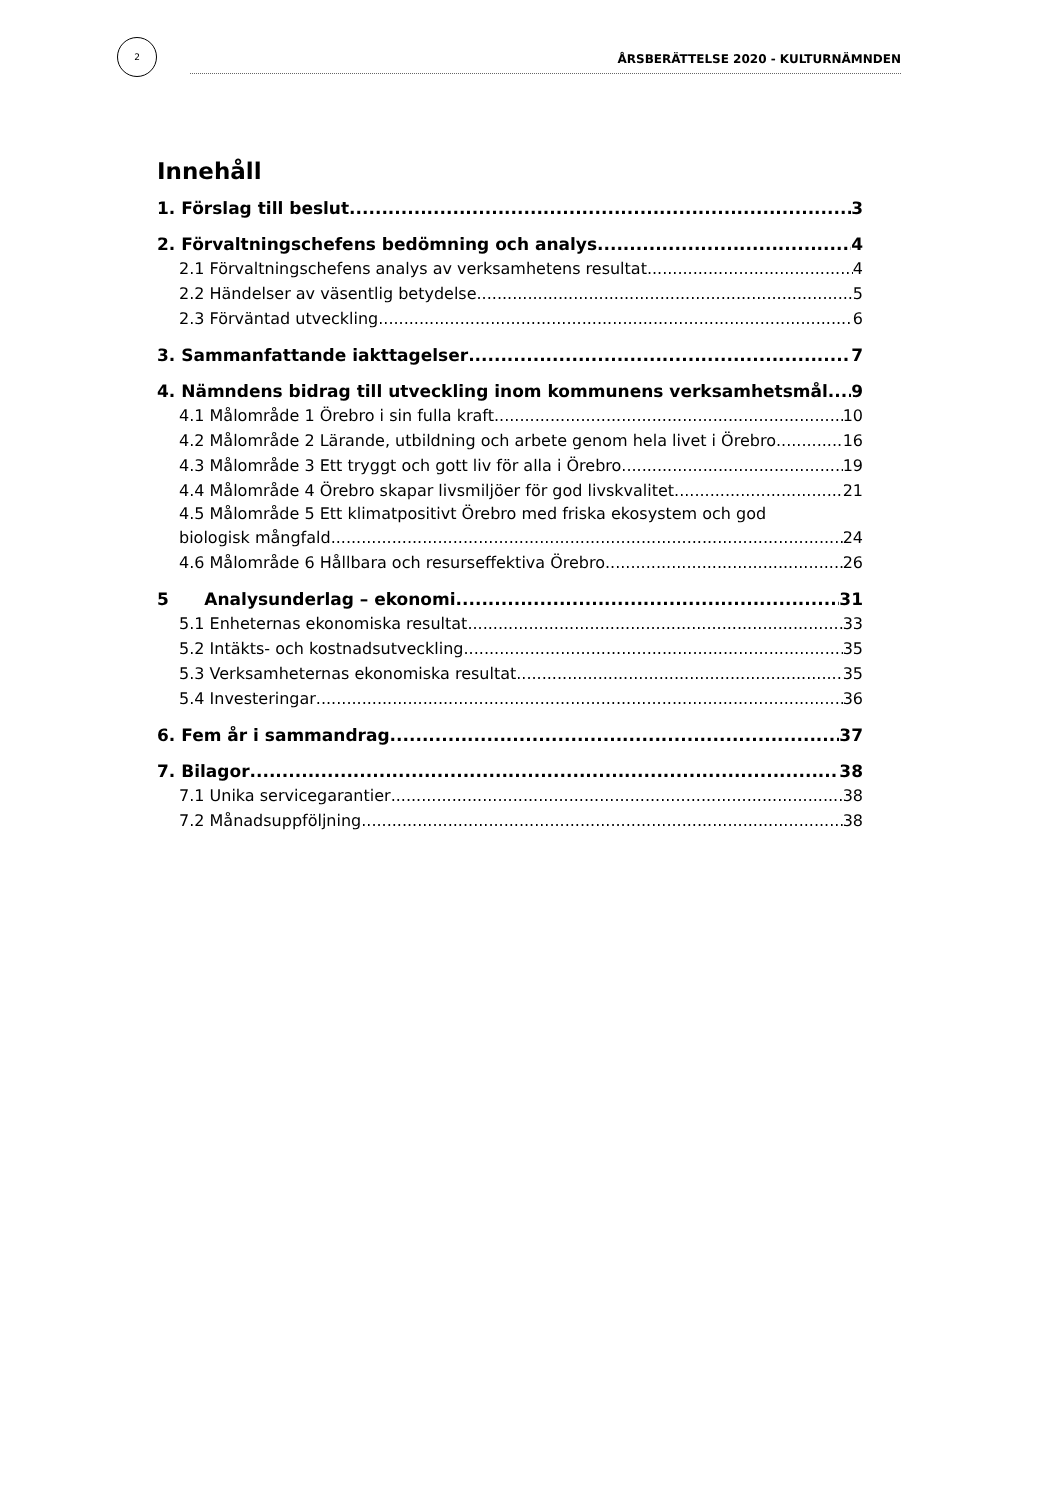2
ÅRSBERÄTTELSE 2020 - KULTURNÄMNDEN
Innehåll
1. Förslag till beslut 3
2. Förvaltningschefens bedömning och analys 4
2.1 Förvaltningschefens analys av verksamhetens resultat 4
2.2 Händelser av väsentlig betydelse 5
2.3 Förväntad utveckling 6
3. Sammanfattande iakttagelser 7
4. Nämndens bidrag till utveckling inom kommunens verksamhetsmål 9
4.1 Målområde 1 Örebro i sin fulla kraft 10
4.2 Målområde 2 Lärande, utbildning och arbete genom hela livet i Örebro 16
4.3 Målområde 3 Ett tryggt och gott liv för alla i Örebro 19
4.4 Målområde 4 Örebro skapar livsmiljöer för god livskvalitet 21
4.5 Målområde 5 Ett klimatpositivt Örebro med friska ekosystem och god
biologisk mångfald 24
4.6 Målområde 6 Hållbara och resurseffektiva Örebro 26
5 Analysunderlag – ekonomi. 31
5.1 Enheternas ekonomiska resultat 33
5.2 Intäkts- och kostnadsutveckling 35
5.3 Verksamheternas ekonomiska resultat 35
5.4 Investeringar 36
6. Fem år i sammandrag 37
7. Bilagor 38
7.1 Unika servicegarantier 38
7.2 Månadsuppföljning 38